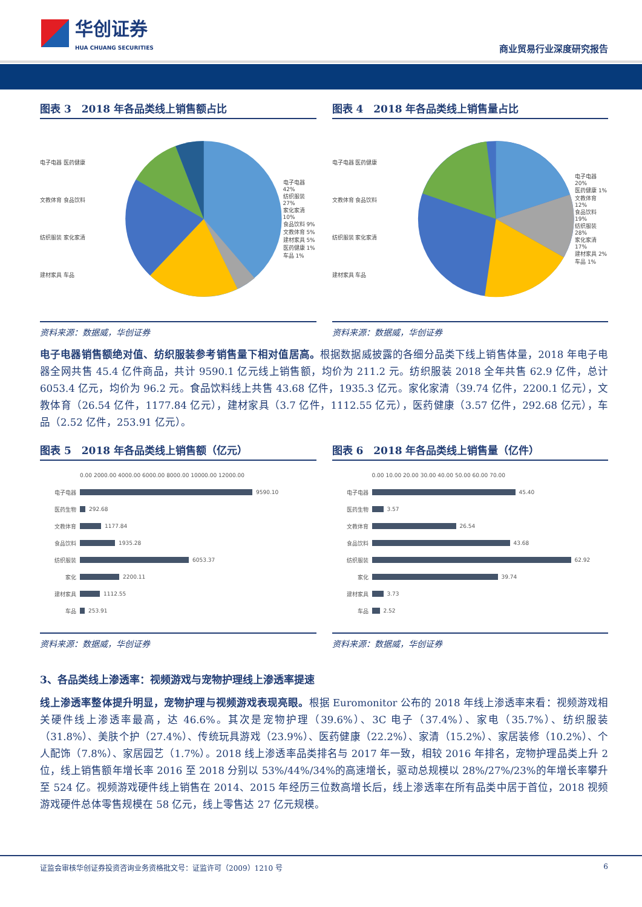华创证券
HUA CHUANG SECURITIES
商业贸易行业深度研究报告
图表 3　2018 年各品类线上销售额占比
电子电器 医药健康
文教体育 食品饮料
纺织服装 家化家清
建材家具 车品
电子电器 42%
纺织服装 27%
家化家清 10%
食品饮料 9%
文教体育 5%
建材家具 5%
医药健康 1%
车品 1%
资料来源：数据威，华创证券
图表 4　2018 年各品类线上销售量占比
电子电器 医药健康
文教体育 食品饮料
纺织服装 家化家清
建材家具 车品
电子电器 20%
医药健康 1%
文教体育 12%
食品饮料 19%
纺织服装 28%
家化家清 17%
建材家具 2%
车品 1%
资料来源：数据威，华创证券
电子电器销售额绝对值、纺织服装参考销售量下相对值居高。根据数据威披露的各细分品类下线上销售体量，2018 年电子电器全网共售 45.4 亿件商品，共计 9590.1 亿元线上销售额，均价为 211.2 元。纺织服装 2018 全年共售 62.9 亿件，总计 6053.4 亿元，均价为 96.2 元。食品饮料线上共售 43.68 亿件，1935.3 亿元。家化家清（39.74 亿件，2200.1 亿元），文教体育（26.54 亿件，1177.84 亿元），建材家具（3.7 亿件，1112.55 亿元），医药健康（3.57 亿件，292.68 亿元），车品（2.52 亿件，253.91 亿元）。
图表 5　2018 年各品类线上销售额（亿元）
0.00 2000.00 4000.00 6000.00 8000.00 10000.00 12000.00
电子电器
9590.10
医药生物
292.68
文教体育
1177.84
食品饮料
1935.28
纺织服装
6053.37
家化
2200.11
建材家具
1112.55
车品
253.91
资料来源：数据威，华创证券
图表 6　2018 年各品类线上销售量（亿件）
0.00 10.00 20.00 30.00 40.00 50.00 60.00 70.00
电子电器
45.40
医药生物
3.57
文教体育
26.54
食品饮料
43.68
纺织服装
62.92
家化
39.74
建材家具
3.73
车品
2.52
资料来源：数据威，华创证券
3、各品类线上渗透率：视频游戏与宠物护理线上渗透率提速
线上渗透率整体提升明显，宠物护理与视频游戏表现亮眼。根据 Euromonitor 公布的 2018 年线上渗透率来看：视频游戏相关硬件线上渗透率最高，达 46.6%。其次是宠物护理（39.6%）、3C 电子（37.4%）、家电（35.7%）、纺织服装（31.8%）、美肤个护（27.4%）、传统玩具游戏（23.9%）、医药健康（22.2%）、家清（15.2%）、家居装修（10.2%）、个人配饰（7.8%）、家居园艺（1.7%）。2018 线上渗透率品类排名与 2017 年一致，相较 2016 年排名，宠物护理品类上升 2 位，线上销售额年增长率 2016 至 2018 分别以 53%/44%/34%的高速增长，驱动总规模以 28%/27%/23%的年增长率攀升至 524 亿。视频游戏硬件线上销售在 2014、2015 年经历三位数高增长后，线上渗透率在所有品类中居于首位，2018 视频游戏硬件总体零售规模在 58 亿元，线上零售达 27 亿元规模。
证监会审核华创证券投资咨询业务资格批文号：证监许可（2009）1210 号 6